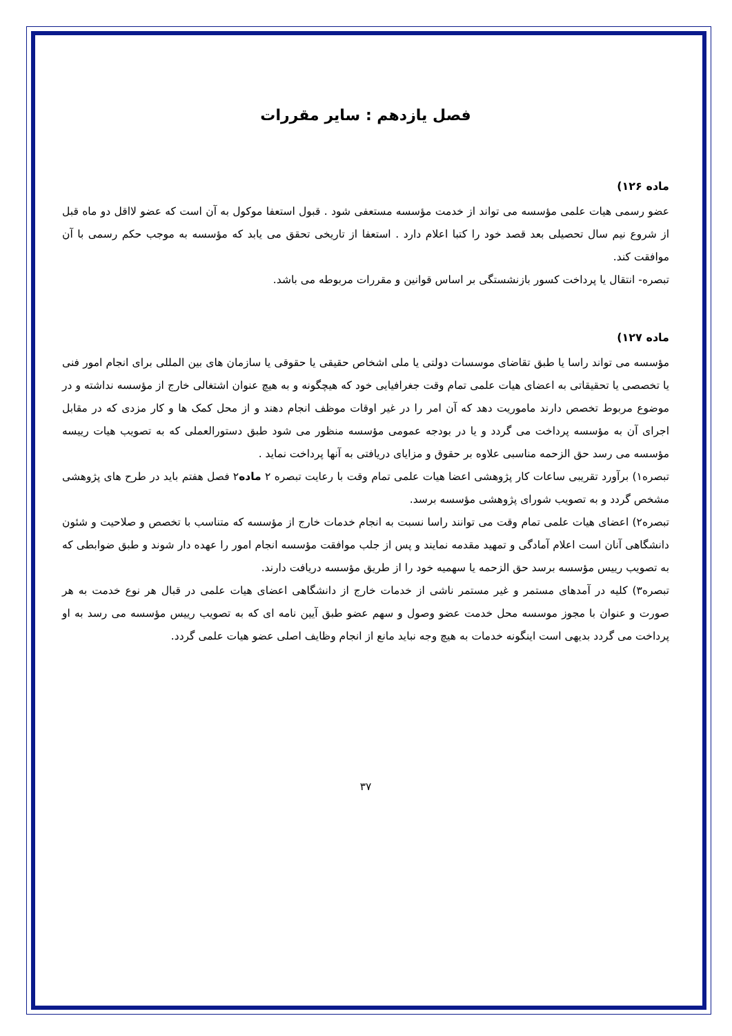فصل یازدهم : سایر مقررات
ماده ۱۲۶)
عضو رسمی هیات علمی مؤسسه می تواند از خدمت مؤسسه مستعفی شود . قبول استعفا موکول به آن است که عضو لااقل دو ماه قبل از شروع نیم سال تحصیلی بعد قصد خود را کتبا اعلام دارد . استعفا از تاریخی تحقق می یابد که مؤسسه به موجب حکم رسمی با آن موافقت کند.
تبصره- انتقال یا پرداخت کسور بازنشستگی بر اساس قوانین و مقررات مربوطه می باشد.
ماده ۱۲۷)
مؤسسه می تواند راسا یا طبق تقاضای موسسات دولتی یا ملی اشخاص حقیقی یا حقوقی یا سازمان های بین المللی برای انجام امور فنی یا تخصصی یا تحقیقاتی به اعضای هیات علمی تمام وقت جغرافیایی خود که هیچگونه و به هیچ عنوان اشتغالی خارج از مؤسسه نداشته و در موضوع مربوط تخصص دارند ماموریت دهد که آن امر را در غیر اوقات موظف انجام دهند و از محل کمک ها و کار مزدی که در مقابل اجرای آن به مؤسسه پرداخت می گردد و یا در بودجه عمومی مؤسسه منظور می شود طبق دستورالعملی که به تصویب هیات رییسه مؤسسه می رسد حق الزحمه مناسبی علاوه بر حقوق و مزایای دریافتی به آنها پرداخت نماید .
تبصره۱) برآورد تقریبی ساعات کار پژوهشی اعضا هیات علمی تمام وقت با رعایت تبصره ۲ ماده۲ فصل هفتم باید در طرح های پژوهشی مشخص گردد و به تصویب شورای پژوهشی مؤسسه برسد.
تبصره۲) اعضای هیات علمی تمام وقت می توانند راسا نسبت به انجام خدمات خارج از مؤسسه که متناسب با تخصص و صلاحیت و شئون دانشگاهی آنان است اعلام آمادگی و تمهید مقدمه نمایند و پس از جلب موافقت مؤسسه انجام امور را عهده دار شوند و طبق ضوابطی که به تصویب رییس مؤسسه برسد حق الزحمه یا سهمیه خود را از طریق مؤسسه دریافت دارند.
تبصره۳) کلیه در آمدهای مستمر و غیر مستمر ناشی از خدمات خارج از دانشگاهی اعضای هیات علمی در قبال هر نوع خدمت به هر صورت و عنوان با مجوز موسسه محل خدمت عضو وصول و سهم عضو طبق آیین نامه ای که به تصویب رییس مؤسسه می رسد به او پرداخت می گردد بدیهی است اینگونه خدمات به هیچ وجه نباید مانع از انجام وظایف اصلی عضو هیات علمی گردد.
۳۷